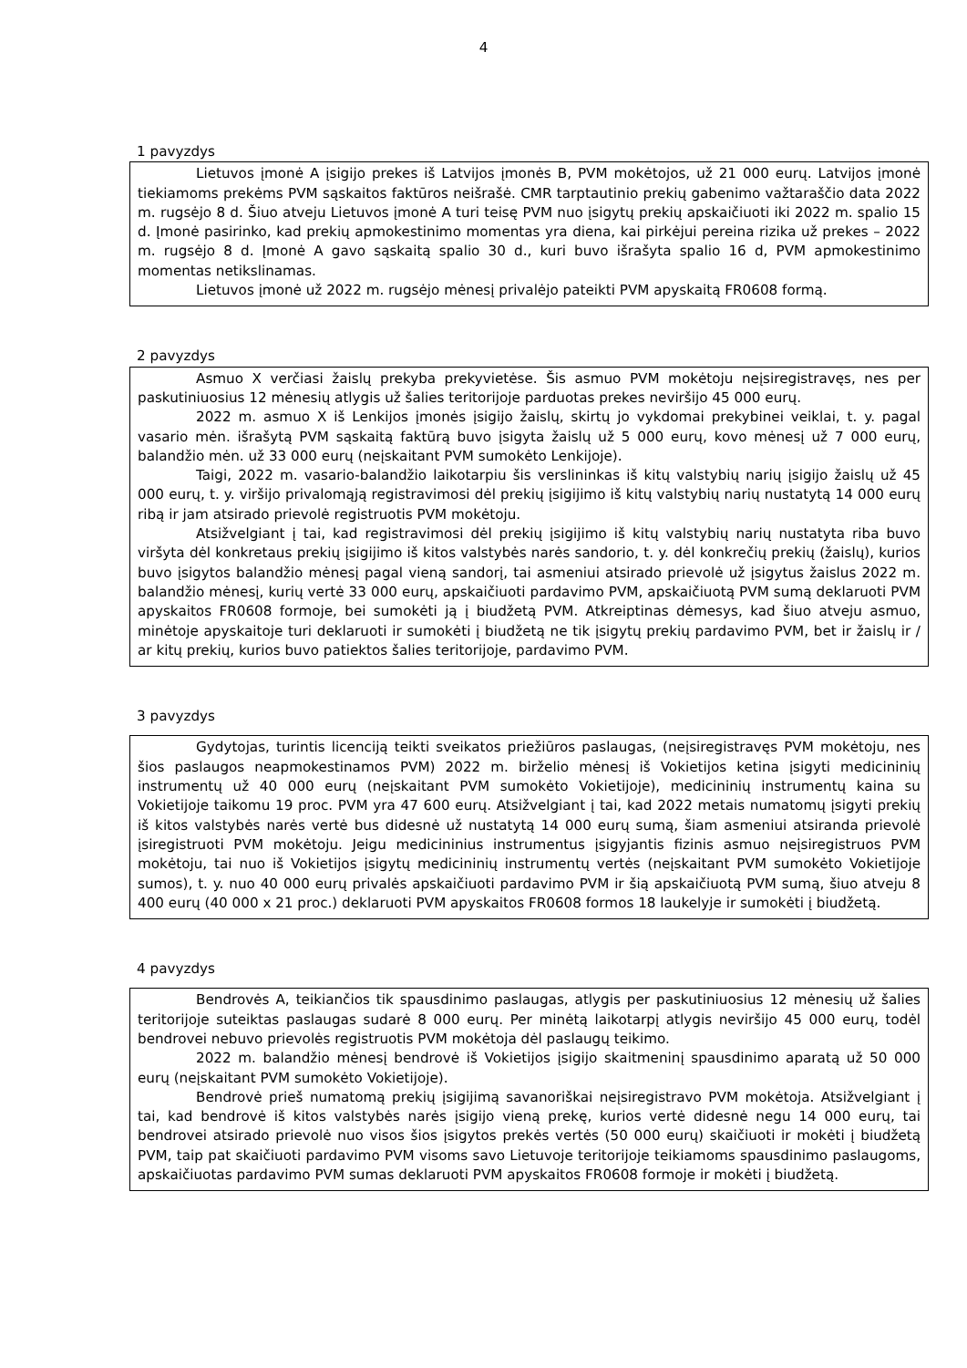4
1 pavyzdys
Lietuvos įmonė A įsigijo prekes iš Latvijos įmonės B, PVM mokėtojos, už 21 000 eurų. Latvijos įmonė tiekiamoms prekėms PVM sąskaitos faktūros neišrašė. CMR tarptautinio prekių gabenimo važtaraščio data 2022 m. rugsėjo 8 d. Šiuo atveju Lietuvos įmonė A turi teisę PVM nuo įsigytų prekių apskaičiuoti iki 2022 m. spalio 15 d. Įmonė pasirinko, kad prekių apmokestinimo momentas yra diena, kai pirkėjui pereina rizika už prekes – 2022 m. rugsėjo 8 d. Įmonė A gavo sąskaitą spalio 30 d., kuri buvo išrašyta spalio 16 d, PVM apmokestinimo momentas netikslinamas.
Lietuvos įmonė už 2022 m. rugsėjo mėnesį privalėjo pateikti PVM apyskaitą FR0608 formą.
2 pavyzdys
Asmuo X verčiasi žaislų prekyba prekyvietėse. Šis asmuo PVM mokėtoju neįsiregistravęs, nes per paskutiniuosius 12 mėnesių atlygis už šalies teritorijoje parduotas prekes neviršijo 45 000 eurų.
2022 m. asmuo X iš Lenkijos įmonės įsigijo žaislų, skirtų jo vykdomai prekybinei veiklai, t. y. pagal vasario mėn. išrašytą PVM sąskaitą faktūrą buvo įsigyta žaislų už 5 000 eurų, kovo mėnesį už 7 000 eurų, balandžio mėn. už 33 000 eurų (neįskaitant PVM sumokėto Lenkijoje).
Taigi, 2022 m. vasario-balandžio laikotarpiu šis verslininkas iš kitų valstybių narių įsigijo žaislų už 45 000 eurų, t. y. viršijo privalomąją registravimosi dėl prekių įsigijimo iš kitų valstybių narių nustatytą 14 000 eurų ribą ir jam atsirado prievolė registruotis PVM mokėtoju.
Atsižvelgiant į tai, kad registravimosi dėl prekių įsigijimo iš kitų valstybių narių nustatyta riba buvo viršyta dėl konkretaus prekių įsigijimo iš kitos valstybės narės sandorio, t. y. dėl konkrečių prekių (žaislų), kurios buvo įsigytos balandžio mėnesį pagal vieną sandorį, tai asmeniui atsirado prievolė už įsigytus žaislus 2022 m. balandžio mėnesį, kurių vertė 33 000 eurų, apskaičiuoti pardavimo PVM, apskaičiuotą PVM sumą deklaruoti PVM apyskaitos FR0608 formoje, bei sumokėti ją į biudžetą PVM. Atkreiptinas dėmesys, kad šiuo atveju asmuo, minėtoje apyskaitoje turi deklaruoti ir sumokėti į biudžetą ne tik įsigytų prekių pardavimo PVM, bet ir žaislų ir / ar kitų prekių, kurios buvo patiektos šalies teritorijoje, pardavimo PVM.
3 pavyzdys
Gydytojas, turintis licenciją teikti sveikatos priežiūros paslaugas, (neįsiregistravęs PVM mokėtoju, nes šios paslaugos neapmokestinamos PVM) 2022 m. birželio mėnesį iš Vokietijos ketina įsigyti medicininių instrumentų už 40 000 eurų (neįskaitant PVM sumokėto Vokietijoje), medicininių instrumentų kaina su Vokietijoje taikomu 19 proc. PVM yra 47 600 eurų. Atsižvelgiant į tai, kad 2022 metais numatomų įsigyti prekių iš kitos valstybės narės vertė bus didesnė už nustatytą 14 000 eurų sumą, šiam asmeniui atsiranda prievolė įsiregistruoti PVM mokėtoju. Jeigu medicininius instrumentus įsigyjantis fizinis asmuo neįsiregistruos PVM mokėtoju, tai nuo iš Vokietijos įsigytų medicininių instrumentų vertės (neįskaitant PVM sumokėto Vokietijoje sumos), t. y. nuo 40 000 eurų privalės apskaičiuoti pardavimo PVM ir šią apskaičiuotą PVM sumą, šiuo atveju 8 400 eurų (40 000 x 21 proc.) deklaruoti PVM apyskaitos FR0608 formos 18 laukelyje ir sumokėti į biudžetą.
4 pavyzdys
Bendrovės A, teikiančios tik spausdinimo paslaugas, atlygis per paskutiniuosius 12 mėnesių už šalies teritorijoje suteiktas paslaugas sudarė 8 000 eurų. Per minėtą laikotarpį atlygis neviršijo 45 000 eurų, todėl bendrovei nebuvo prievolės registruotis PVM mokėtoja dėl paslaugų teikimo.
2022 m. balandžio mėnesį bendrovė iš Vokietijos įsigijo skaitmeninį spausdinimo aparatą už 50 000 eurų (neįskaitant PVM sumokėto Vokietijoje).
Bendrovė prieš numatomą prekių įsigijimą savanoriškai neįsiregistravo PVM mokėtoja. Atsižvelgiant į tai, kad bendrovė iš kitos valstybės narės įsigijo vieną prekę, kurios vertė didesnė negu 14 000 eurų, tai bendrovei atsirado prievolė nuo visos šios įsigytos prekės vertės (50 000 eurų) skaičiuoti ir mokėti į biudžetą PVM, taip pat skaičiuoti pardavimo PVM visoms savo Lietuvoje teritorijoje teikiamoms spausdinimo paslaugoms, apskaičiuotas pardavimo PVM sumas deklaruoti PVM apyskaitos FR0608 formoje ir mokėti į biudžetą.